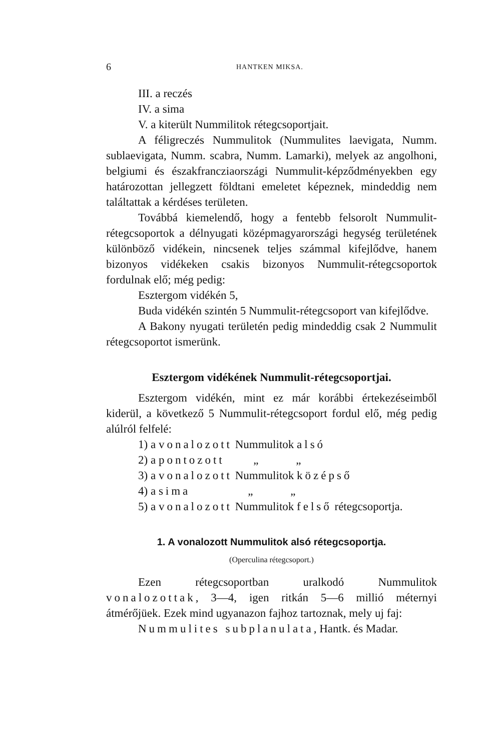6 HANTKEN MIKSA.
III. a reczés
IV. a sima
V. a kiterült Nummilitok rétegcsoportjait.
A féligreczés Nummulitok (Nummulites laevigata, Numm. sublaevigata, Numm. scabra, Numm. Lamarki), melyek az angolhoni, belgiumi és északfrancziaországi Nummulit-képződményekben egy határozottan jellegzett földtani emeletet képeznek, mindeddig nem találtattak a kérdéses területen.
Továbbá kiemelendő, hogy a fentebb felsorolt Nummulit-rétegcsoportok a délnyugati középmagyarországi hegység területének különböző vidékein, nincsenek teljes számmal kifejlődve, hanem bizonyos vidékeken csakis bizonyos Nummulit-rétegcsoportok fordulnak elő; még pedig:
Esztergom vidékén 5,
Buda vidékén szintén 5 Nummulit-rétegcsoport van kifejlődve.
A Bakony nyugati területén pedig mindeddig csak 2 Nummulit rétegcsoportot ismerünk.
Esztergom vidékének Nummulit-rétegcsoportjai.
Esztergom vidékén, mint ez már korábbi értekezéseimből kiderül, a következő 5 Nummulit-rétegcsoport fordul elő, még pedig alúlról felfelé:
1) a vonalozott Nummulitok alsó
2) a pontozott „ „
3) a vonalozott Nummulitok középső
4) a sima „ „
5) a vonalozott Nummulitok felső rétegcsoportja.
1. A vonalozott Nummulitok alsó rétegcsoportja.
(Operculina rétegcsoport.)
Ezen rétegcsoportban uralkodó Nummulitok vonalozottak, 3—4, igen ritkán 5—6 millió méternyi átmérőjüek. Ezek mind ugyanazon fajhoz tartoznak, mely uj faj:
Nummulites subplanulata, Hantk. és Madar.